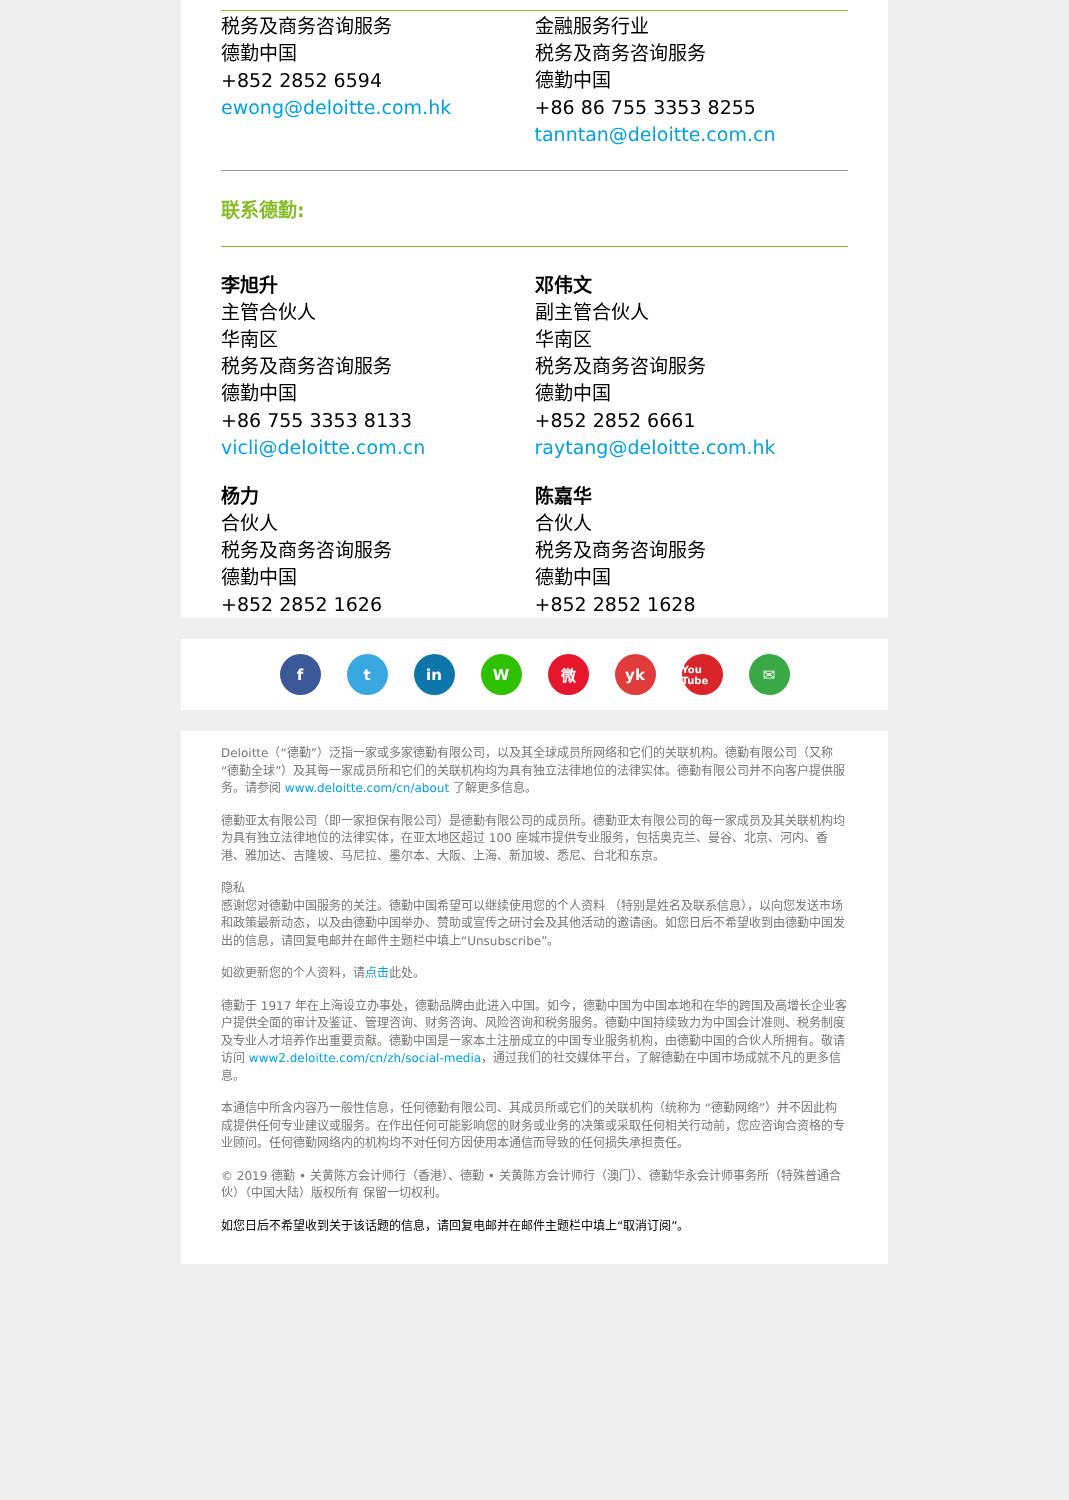税务及商务咨询服务
德勤中国
+852 2852 6594
ewong@deloitte.com.hk
金融服务行业
税务及商务咨询服务
德勤中国
+86 86 755 3353 8255
tanntan@deloitte.com.cn
联系德勤:
李旭升
主管合伙人
华南区
税务及商务咨询服务
德勤中国
+86 755 3353 8133
vicli@deloitte.com.cn
邓伟文
副主管合伙人
华南区
税务及商务咨询服务
德勤中国
+852 2852 6661
raytang@deloitte.com.hk
杨力
合伙人
税务及商务咨询服务
德勤中国
+852 2852 1626
陈嘉华
合伙人
税务及商务咨询服务
德勤中国
+852 2852 1628
f t in W 微 yk
You Tube
✉
Deloitte（“德勤”）泛指一家或多家德勤有限公司，以及其全球成员所网络和它们的关联机构。德勤有限公司（又称“德勤全球”）及其每一家成员所和它们的关联机构均为具有独立法律地位的法律实体。德勤有限公司并不向客户提供服务。请参阅 www.deloitte.com/cn/about 了解更多信息。
德勤亚太有限公司（即一家担保有限公司）是德勤有限公司的成员所。德勤亚太有限公司的每一家成员及其关联机构均为具有独立法律地位的法律实体，在亚太地区超过 100 座城市提供专业服务，包括奥克兰、曼谷、北京、河内、香港、雅加达、吉隆坡、马尼拉、墨尔本、大阪、上海、新加坡、悉尼、台北和东京。
隐私
感谢您对德勤中国服务的关注。德勤中国希望可以继续使用您的个人资料 （特别是姓名及联系信息），以向您发送市场和政策最新动态，以及由德勤中国举办、赞助或宣传之研讨会及其他活动的邀请函。如您日后不希望收到由德勤中国发出的信息，请回复电邮并在邮件主题栏中填上“Unsubscribe”。
如欲更新您的个人资料，请点击此处。
德勤于 1917 年在上海设立办事处，德勤品牌由此进入中国。如今，德勤中国为中国本地和在华的跨国及高增长企业客户提供全面的审计及鉴证、管理咨询、财务咨询、风险咨询和税务服务。德勤中国持续致力为中国会计准则、税务制度及专业人才培养作出重要贡献。德勤中国是一家本土注册成立的中国专业服务机构，由德勤中国的合伙人所拥有。敬请访问 www2.deloitte.com/cn/zh/social-media，通过我们的社交媒体平台，了解德勤在中国市场成就不凡的更多信息。
本通信中所含内容乃一般性信息，任何德勤有限公司、其成员所或它们的关联机构（统称为 “德勤网络”）并不因此构成提供任何专业建议或服务。在作出任何可能影响您的财务或业务的决策或采取任何相关行动前，您应咨询合资格的专业顾问。任何德勤网络内的机构均不对任何方因使用本通信而导致的任何损失承担责任。
© 2019 德勤 • 关黄陈方会计师行（香港）、德勤 • 关黄陈方会计师行（澳门）、德勤华永会计师事务所（特殊普通合伙）（中国大陆）版权所有 保留一切权利。
如您日后不希望收到关于该话题的信息，请回复电邮并在邮件主题栏中填上“取消订阅”。